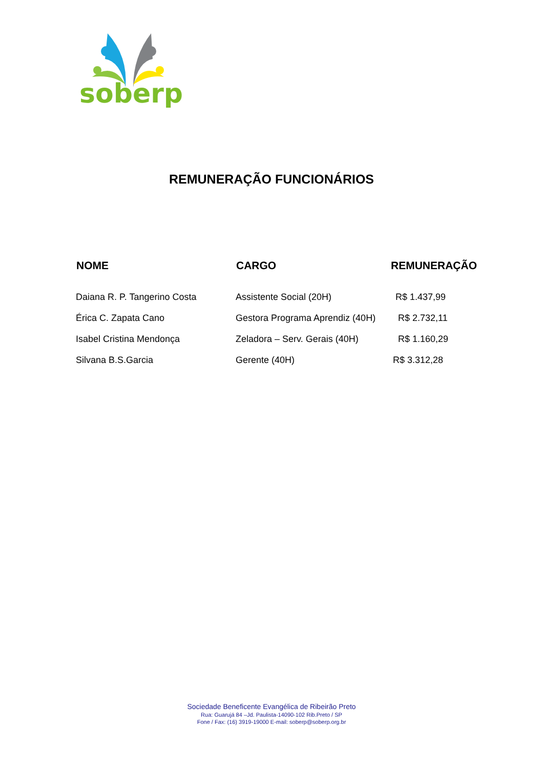soberp
REMUNERAÇÃO FUNCIONÁRIOS
| NOME | CARGO | REMUNERAÇÃO |
| --- | --- | --- |
| Daiana R. P. Tangerino Costa | Assistente Social (20H) | R$ 1.437,99 |
| Érica C. Zapata Cano | Gestora Programa Aprendiz (40H) | R$ 2.732,11 |
| Isabel Cristina Mendonça | Zeladora – Serv. Gerais (40H) | R$ 1.160,29 |
| Silvana B.S.Garcia | Gerente (40H) | R$ 3.312,28 |
Sociedade Beneficente Evangélica de Ribeirão Preto
Rua: Guarujá 84 –Jd. Paulista-14090-102 Rib.Preto / SP
Fone / Fax: (16) 3919-19000 E-mail: soberp@soberp.org.br